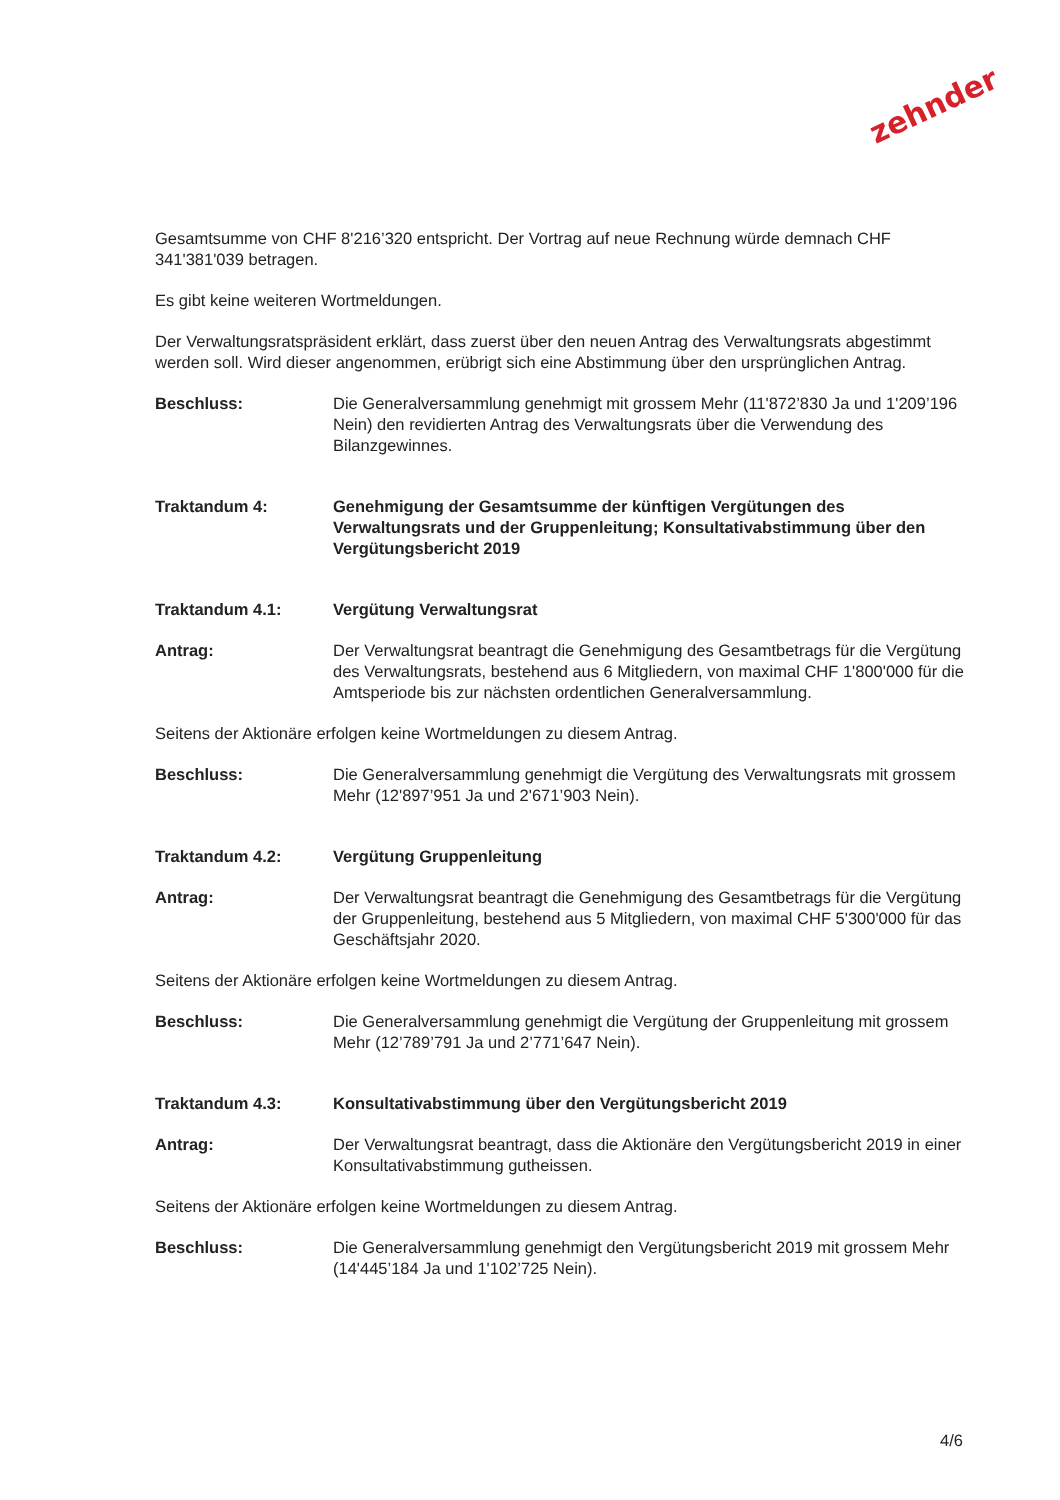zehnder
Gesamtsumme von CHF 8'216’320 entspricht. Der Vortrag auf neue Rechnung würde demnach CHF 341'381'039 betragen.
Es gibt keine weiteren Wortmeldungen.
Der Verwaltungsratspräsident erklärt, dass zuerst über den neuen Antrag des Verwaltungsrats abgestimmt werden soll. Wird dieser angenommen, erübrigt sich eine Abstimmung über den ursprünglichen Antrag.
Beschluss: Die Generalversammlung genehmigt mit grossem Mehr (11'872’830 Ja und 1'209’196 Nein) den revidierten Antrag des Verwaltungsrats über die Verwendung des Bilanzgewinnes.
Traktandum 4: Genehmigung der Gesamtsumme der künftigen Vergütungen des Verwaltungsrats und der Gruppenleitung; Konsultativabstimmung über den Vergütungsbericht 2019
Traktandum 4.1: Vergütung Verwaltungsrat
Antrag: Der Verwaltungsrat beantragt die Genehmigung des Gesamtbetrags für die Vergütung des Verwaltungsrats, bestehend aus 6 Mitgliedern, von maximal CHF 1'800'000 für die Amtsperiode bis zur nächsten ordentlichen Generalversammlung.
Seitens der Aktionäre erfolgen keine Wortmeldungen zu diesem Antrag.
Beschluss: Die Generalversammlung genehmigt die Vergütung des Verwaltungsrats mit grossem Mehr (12'897’951 Ja und 2'671’903 Nein).
Traktandum 4.2: Vergütung Gruppenleitung
Antrag: Der Verwaltungsrat beantragt die Genehmigung des Gesamtbetrags für die Vergütung der Gruppenleitung, bestehend aus 5 Mitgliedern, von maximal CHF 5'300'000 für das Geschäftsjahr 2020.
Seitens der Aktionäre erfolgen keine Wortmeldungen zu diesem Antrag.
Beschluss: Die Generalversammlung genehmigt die Vergütung der Gruppenleitung mit grossem Mehr (12’789’791 Ja und 2’771’647 Nein).
Traktandum 4.3: Konsultativabstimmung über den Vergütungsbericht 2019
Antrag: Der Verwaltungsrat beantragt, dass die Aktionäre den Vergütungsbericht 2019 in einer Konsultativabstimmung gutheissen.
Seitens der Aktionäre erfolgen keine Wortmeldungen zu diesem Antrag.
Beschluss: Die Generalversammlung genehmigt den Vergütungsbericht 2019 mit grossem Mehr (14'445’184 Ja und 1'102’725 Nein).
4/6